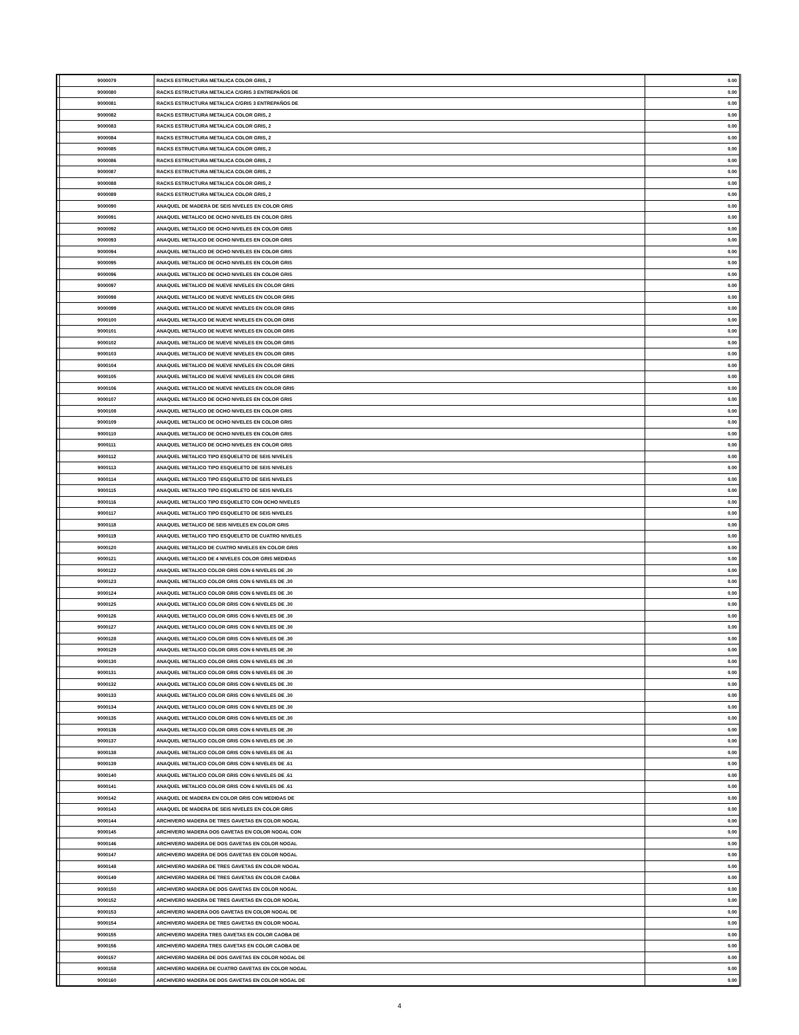| | 9000079 | RACKS ESTRUCTURA METALICA COLOR GRIS, 2 | 0.00 |
| | 9000080 | RACKS ESTRUCTURA METALICA C/GRIS 3 ENTREPAÑOS DE | 0.00 |
| | 9000081 | RACKS ESTRUCTURA METALICA C/GRIS 3 ENTREPAÑOS DE | 0.00 |
| | 9000082 | RACKS ESTRUCTURA METALICA COLOR GRIS, 2 | 0.00 |
| | 9000083 | RACKS ESTRUCTURA METALICA COLOR GRIS, 2 | 0.00 |
| | 9000084 | RACKS ESTRUCTURA METALICA COLOR GRIS, 2 | 0.00 |
| | 9000085 | RACKS ESTRUCTURA METALICA COLOR GRIS, 2 | 0.00 |
| | 9000086 | RACKS ESTRUCTURA METALICA COLOR GRIS, 2 | 0.00 |
| | 9000087 | RACKS ESTRUCTURA METALICA COLOR GRIS, 2 | 0.00 |
| | 9000088 | RACKS ESTRUCTURA METALICA COLOR GRIS, 2 | 0.00 |
| | 9000089 | RACKS ESTRUCTURA METALICA COLOR GRIS, 2 | 0.00 |
| | 9000090 | ANAQUEL DE MADERA DE SEIS NIVELES EN COLOR GRIS | 0.00 |
| | 9000091 | ANAQUEL METALICO DE OCHO NIVELES EN COLOR GRIS | 0.00 |
| | 9000092 | ANAQUEL METALICO DE OCHO NIVELES EN COLOR GRIS | 0.00 |
| | 9000093 | ANAQUEL METALICO DE OCHO NIVELES EN COLOR GRIS | 0.00 |
| | 9000094 | ANAQUEL METALICO DE OCHO NIVELES EN COLOR GRIS | 0.00 |
| | 9000095 | ANAQUEL METALICO DE OCHO NIVELES EN COLOR GRIS | 0.00 |
| | 9000096 | ANAQUEL METALICO DE OCHO NIVELES EN COLOR GRIS | 0.00 |
| | 9000097 | ANAQUEL METALICO DE NUEVE NIVELES EN COLOR GRIS | 0.00 |
| | 9000098 | ANAQUEL METALICO DE NUEVE NIVELES EN COLOR GRIS | 0.00 |
| | 9000099 | ANAQUEL METALICO DE NUEVE NIVELES EN COLOR GRIS | 0.00 |
| | 9000100 | ANAQUEL METALICO DE NUEVE NIVELES EN COLOR GRIS | 0.00 |
| | 9000101 | ANAQUEL METALICO DE NUEVE NIVELES EN COLOR GRIS | 0.00 |
| | 9000102 | ANAQUEL METALICO DE NUEVE NIVELES EN COLOR GRIS | 0.00 |
| | 9000103 | ANAQUEL METALICO DE NUEVE NIVELES EN COLOR GRIS | 0.00 |
| | 9000104 | ANAQUEL METALICO DE NUEVE NIVELES EN COLOR GRIS | 0.00 |
| | 9000105 | ANAQUEL METALICO DE NUEVE NIVELES EN COLOR GRIS | 0.00 |
| | 9000106 | ANAQUEL METALICO DE NUEVE NIVELES EN COLOR GRIS | 0.00 |
| | 9000107 | ANAQUEL METALICO DE OCHO NIVELES EN COLOR GRIS | 0.00 |
| | 9000108 | ANAQUEL METALICO DE OCHO NIVELES EN COLOR GRIS | 0.00 |
| | 9000109 | ANAQUEL METALICO DE OCHO NIVELES EN COLOR GRIS | 0.00 |
| | 9000110 | ANAQUEL METALICO DE OCHO NIVELES EN COLOR GRIS | 0.00 |
| | 9000111 | ANAQUEL METALICO DE OCHO NIVELES EN COLOR GRIS | 0.00 |
| | 9000112 | ANAQUEL METALICO TIPO ESQUELETO DE SEIS NIVELES | 0.00 |
| | 9000113 | ANAQUEL METALICO TIPO ESQUELETO DE SEIS NIVELES | 0.00 |
| | 9000114 | ANAQUEL METALICO TIPO ESQUELETO DE SEIS NIVELES | 0.00 |
| | 9000115 | ANAQUEL METALICO TIPO ESQUELETO DE SEIS NIVELES | 0.00 |
| | 9000116 | ANAQUEL METALICO TIPO ESQUELETO CON OCHO NIVELES | 0.00 |
| | 9000117 | ANAQUEL METALICO TIPO ESQUELETO DE SEIS NIVELES | 0.00 |
| | 9000118 | ANAQUEL METALICO DE SEIS NIVELES EN COLOR GRIS | 0.00 |
| | 9000119 | ANAQUEL METALICO TIPO ESQUELETO DE CUATRO NIVELES | 0.00 |
| | 9000120 | ANAQUEL METALICO DE CUATRO NIVELES EN COLOR GRIS | 0.00 |
| | 9000121 | ANAQUEL METALICO DE 4 NIVELES COLOR GRIS MEDIDAS | 0.00 |
| | 9000122 | ANAQUEL METALICO COLOR GRIS CON 6 NIVELES DE .30 | 0.00 |
| | 9000123 | ANAQUEL METALICO COLOR GRIS CON 6 NIVELES DE .30 | 0.00 |
| | 9000124 | ANAQUEL METALICO COLOR GRIS CON 6 NIVELES DE .30 | 0.00 |
| | 9000125 | ANAQUEL METALICO COLOR GRIS CON 6 NIVELES DE .30 | 0.00 |
| | 9000126 | ANAQUEL METALICO COLOR GRIS CON 6 NIVELES DE .30 | 0.00 |
| | 9000127 | ANAQUEL METALICO COLOR GRIS CON 6 NIVELES DE .30 | 0.00 |
| | 9000128 | ANAQUEL METALICO COLOR GRIS CON 6 NIVELES DE .30 | 0.00 |
| | 9000129 | ANAQUEL METALICO COLOR GRIS CON 6 NIVELES DE .30 | 0.00 |
| | 9000130 | ANAQUEL METALICO COLOR GRIS CON 6 NIVELES DE .30 | 0.00 |
| | 9000131 | ANAQUEL METALICO COLOR GRIS CON 6 NIVELES DE .30 | 0.00 |
| | 9000132 | ANAQUEL METALICO COLOR GRIS CON 6 NIVELES DE .30 | 0.00 |
| | 9000133 | ANAQUEL METALICO COLOR GRIS CON 6 NIVELES DE .30 | 0.00 |
| | 9000134 | ANAQUEL METALICO COLOR GRIS CON 6 NIVELES DE .30 | 0.00 |
| | 9000135 | ANAQUEL METALICO COLOR GRIS CON 6 NIVELES DE .30 | 0.00 |
| | 9000136 | ANAQUEL METALICO COLOR GRIS CON 6 NIVELES DE .30 | 0.00 |
| | 9000137 | ANAQUEL METALICO COLOR GRIS CON 6 NIVELES DE .30 | 0.00 |
| | 9000138 | ANAQUEL METALICO COLOR GRIS CON 6 NIVELES DE .61 | 0.00 |
| | 9000139 | ANAQUEL METALICO COLOR GRIS CON 6 NIVELES DE .61 | 0.00 |
| | 9000140 | ANAQUEL METALICO COLOR GRIS CON 6 NIVELES DE .61 | 0.00 |
| | 9000141 | ANAQUEL METALICO COLOR GRIS CON 6 NIVELES DE .61 | 0.00 |
| | 9000142 | ANAQUEL DE MADERA EN COLOR GRIS CON MEDIDAS DE | 0.00 |
| | 9000143 | ANAQUEL DE MADERA DE SEIS NIVELES EN COLOR GRIS | 0.00 |
| | 9000144 | ARCHIVERO MADERA DE TRES GAVETAS EN COLOR NOGAL | 0.00 |
| | 9000145 | ARCHIVERO MADERA DOS GAVETAS EN COLOR NOGAL CON | 0.00 |
| | 9000146 | ARCHIVERO MADERA DE DOS GAVETAS EN COLOR NOGAL | 0.00 |
| | 9000147 | ARCHIVERO MADERA DE DOS GAVETAS EN COLOR NOGAL | 0.00 |
| | 9000148 | ARCHIVERO MADERA DE TRES GAVETAS EN COLOR NOGAL | 0.00 |
| | 9000149 | ARCHIVERO MADERA DE TRES GAVETAS EN COLOR CAOBA | 0.00 |
| | 9000150 | ARCHIVERO MADERA DE DOS GAVETAS EN COLOR NOGAL | 0.00 |
| | 9000152 | ARCHIVERO MADERA DE TRES GAVETAS EN COLOR NOGAL | 0.00 |
| | 9000153 | ARCHIVERO MADERA DOS GAVETAS EN COLOR NOGAL DE | 0.00 |
| | 9000154 | ARCHIVERO MADERA DE TRES GAVETAS EN COLOR NOGAL | 0.00 |
| | 9000155 | ARCHIVERO MADERA TRES GAVETAS EN COLOR CAOBA DE | 0.00 |
| | 9000156 | ARCHIVERO MADERA TRES GAVETAS EN COLOR CAOBA DE | 0.00 |
| | 9000157 | ARCHIVERO MADERA DE DOS GAVETAS EN COLOR NOGAL DE | 0.00 |
| | 9000158 | ARCHIVERO MADERA DE CUATRO GAVETAS EN COLOR NOGAL | 0.00 |
| | 9000160 | ARCHIVERO MADERA DE DOS GAVETAS EN COLOR NOGAL DE | 0.00 |
4